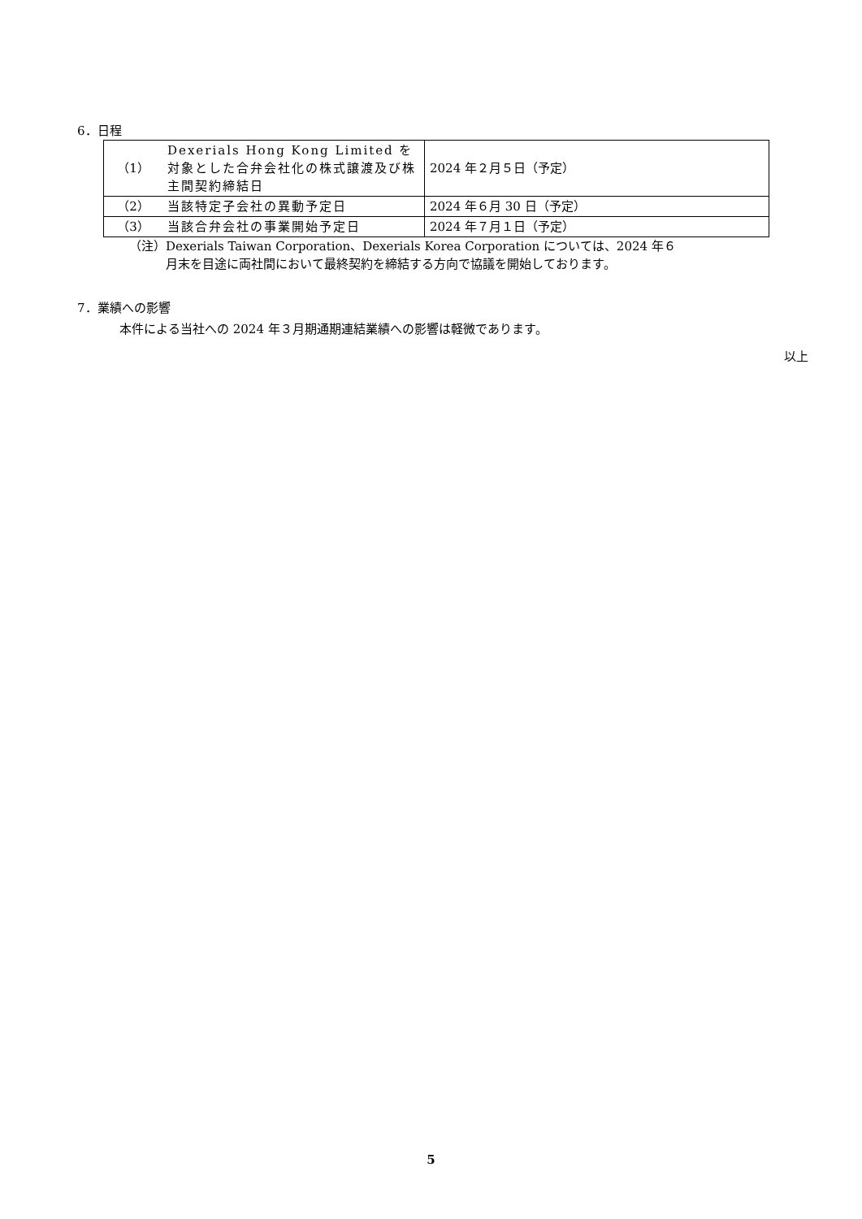6．日程
| （1） | Dexerials Hong Kong Limited を対象とした合弁会社化の株式譲渡及び株主間契約締結日 | 2024 年２月５日（予定） |
| （2） | 当該特定子会社の異動予定日 | 2024 年６月 30 日（予定） |
| （3） | 当該合弁会社の事業開始予定日 | 2024 年７月１日（予定） |
（注）Dexerials Taiwan Corporation、Dexerials Korea Corporation については、2024 年６
　　　月末を目途に両社間において最終契約を締結する方向で協議を開始しております。
7．業績への影響
本件による当社への 2024 年３月期通期連結業績への影響は軽微であります。
以上
5